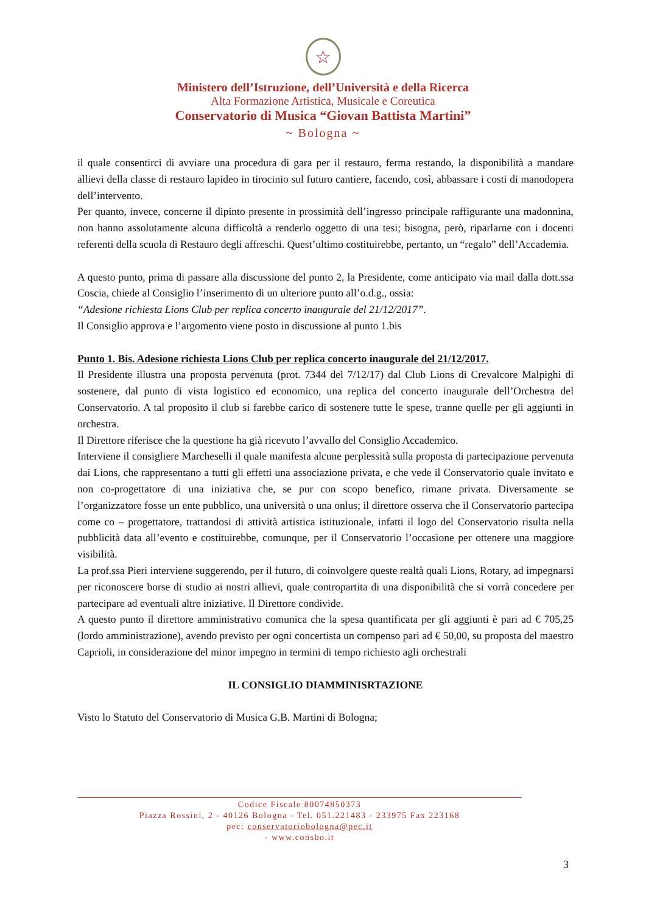☆
Ministero dell’Istruzione, dell’Università e della Ricerca
Alta Formazione Artistica, Musicale e Coreutica
Conservatorio di Musica “Giovan Battista Martini”
~ Bologna ~
il quale consentirci di avviare una procedura di gara per il restauro, ferma restando, la disponibilità a mandare allievi della classe di restauro lapideo in tirocinio sul futuro cantiere, facendo, così, abbassare i costi di manodopera dell’intervento.
Per quanto, invece, concerne il dipinto presente in prossimità dell’ingresso principale raffigurante una madonnina, non hanno assolutamente alcuna difficoltà a renderlo oggetto di una tesi; bisogna, però, riparlarne con i docenti referenti della scuola di Restauro degli affreschi. Quest’ultimo costituirebbe, pertanto, un “regalo” dell’Accademia.
A questo punto, prima di passare alla discussione del punto 2, la Presidente, come anticipato via mail dalla dott.ssa Coscia, chiede al Consiglio l’inserimento di un ulteriore punto all’o.d.g., ossia:
“Adesione richiesta Lions Club per replica concerto inaugurale del 21/12/2017”.
Il Consiglio approva e l’argomento viene posto in discussione al punto 1.bis
Punto 1. Bis. Adesione richiesta Lions Club per replica concerto inaugurale del 21/12/2017.
Il Presidente illustra una proposta pervenuta (prot. 7344 del 7/12/17) dal Club Lions di Crevalcore Malpighi di sostenere, dal punto di vista logistico ed economico, una replica del concerto inaugurale dell’Orchestra del Conservatorio. A tal proposito il club si farebbe carico di sostenere tutte le spese, tranne quelle per gli aggiunti in orchestra.
Il Direttore riferisce che la questione ha già ricevuto l’avvallo del Consiglio Accademico.
Interviene il consigliere Marcheselli il quale manifesta alcune perplessità sulla proposta di partecipazione pervenuta dai Lions, che rappresentano a tutti gli effetti una associazione privata, e che vede il Conservatorio quale invitato e non co-progettatore di una iniziativa che, se pur con scopo benefico, rimane privata. Diversamente se l’organizzatore fosse un ente pubblico, una università o una onlus; il direttore osserva che il Conservatorio partecipa come co – progettatore, trattandosi di attività artistica istituzionale, infatti il logo del Conservatorio risulta nella pubblicità data all’evento e costituirebbe, comunque, per il Conservatorio l’occasione per ottenere una maggiore visibilità.
La prof.ssa Pieri interviene suggerendo, per il futuro, di coinvolgere queste realtà quali Lions, Rotary, ad impegnarsi per riconoscere borse di studio ai nostri allievi, quale contropartita di una disponibilità che si vorrà concedere per partecipare ad eventuali altre iniziative. Il Direttore condivide.
A questo punto il direttore amministrativo comunica che la spesa quantificata per gli aggiunti è pari ad € 705,25 (lordo amministrazione), avendo previsto per ogni concertista un compenso pari ad € 50,00, su proposta del maestro Caprioli, in considerazione del minor impegno in termini di tempo richiesto agli orchestrali
IL CONSIGLIO DIAMMINISRTAZIONE
Visto lo Statuto del Conservatorio di Musica G.B. Martini di Bologna;
Codice Fiscale 80074850373
Piazza Rossini, 2 - 40126 Bologna - Tel. 051.221483 - 233975 Fax 223168
pec: conservatoriobologna@pec.it
- www.consbo.it
3